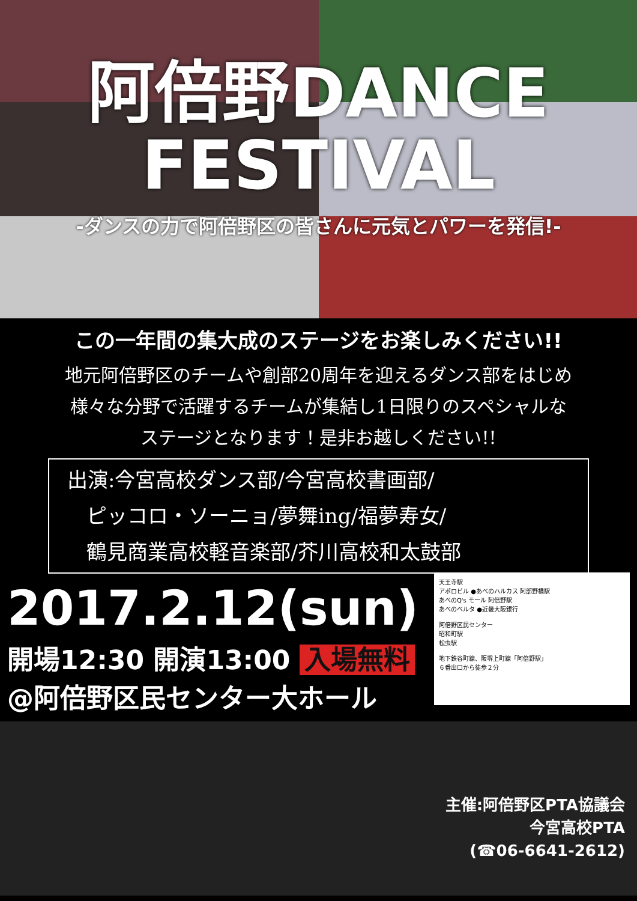阿倍野DANCE
FESTIVAL
-ダンスの力で阿倍野区の皆さんに元気とパワーを発信!-
この一年間の集大成のステージをお楽しみください!!
地元阿倍野区のチームや創部20周年を迎えるダンス部をはじめ
様々な分野で活躍するチームが集結し1日限りのスペシャルな
ステージとなります！是非お越しください!!
出演:今宮高校ダンス部/今宮高校書画部/
ピッコロ・ソーニョ/夢舞ing/福夢寿女/
鶴見商業高校軽音楽部/芥川高校和太鼓部
2017.2.12(sun)
開場12:30 開演13:00 入場無料
@阿倍野区民センター大ホール
天王寺駅
アポロビル ●あべのハルカス 阿部野橋駅
あべのQ's モール 阿倍野駅
あべのベルタ ●近畿大阪銀行
阿倍野区民センター
昭和町駅
松虫駅
地下鉄谷町線、阪堺上町線「阿倍野駅」
６番出口から徒歩２分
主催:阿倍野区PTA協議会
今宮高校PTA
(☎06-6641-2612)